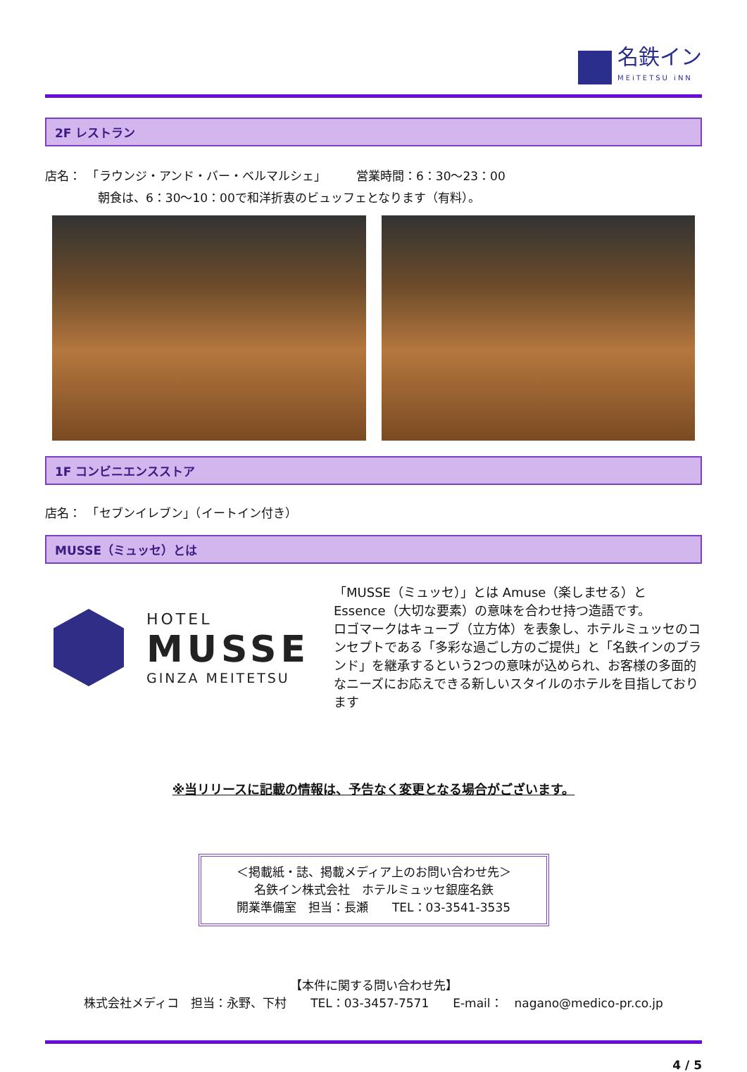名鉄イン
MEiTETSU iNN
2F レストラン
店名：　「ラウンジ・アンド・バー・ベルマルシェ」　　　営業時間：6：30～23：00
朝食は、6：30～10：00で和洋折衷のビュッフェとなります（有料）。
1F コンビニエンスストア
店名：　「セブンイレブン」（イートイン付き）
MUSSE（ミュッセ）とは
HOTEL
MUSSE
GINZA MEITETSU
「MUSSE（ミュッセ）」とは Amuse（楽しませる）と Essence（大切な要素）の意味を合わせ持つ造語です。
ロゴマークはキューブ（立方体）を表象し、ホテルミュッセのコンセプトである「多彩な過ごし方のご提供」と「名鉄インのブランド」を継承するという2つの意味が込められ、お客様の多面的なニーズにお応えできる新しいスタイルのホテルを目指しております
※当リリースに記載の情報は、予告なく変更となる場合がございます。
＜掲載紙・誌、掲載メディア上のお問い合わせ先＞
名鉄イン株式会社　ホテルミュッセ銀座名鉄
開業準備室　担当：長瀬　　TEL：03-3541-3535
【本件に関する問い合わせ先】
株式会社メディコ　担当：永野、下村　　TEL：03-3457-7571　　E-mail：　nagano@medico-pr.co.jp
4 / 5